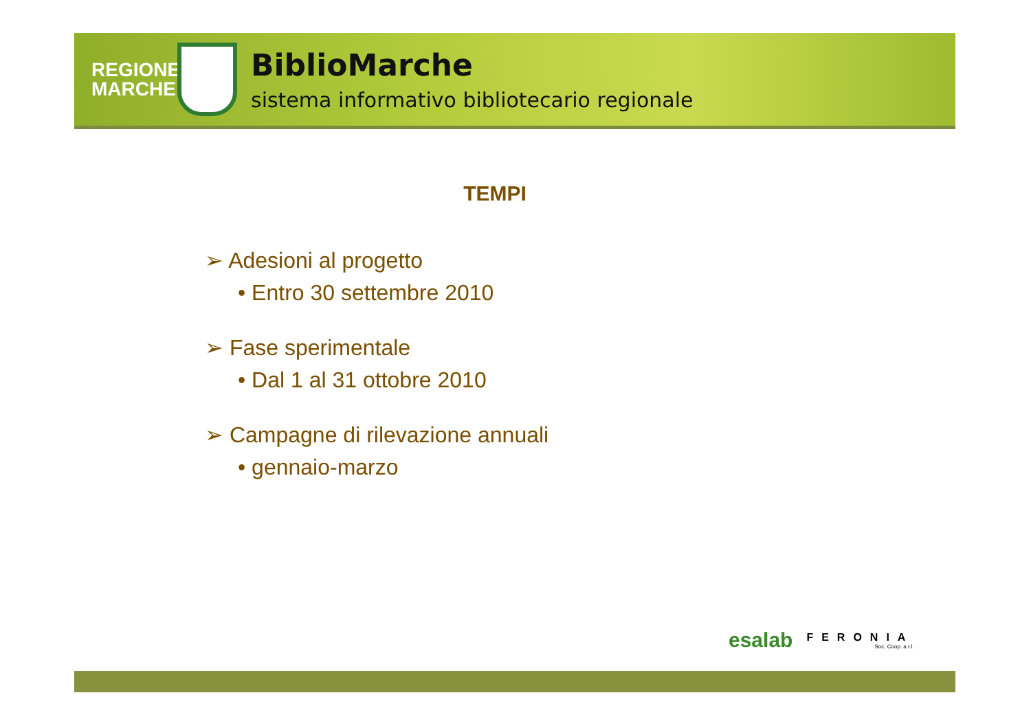REGIONE MARCHE
BiblioMarche
sistema informativo bibliotecario regionale
TEMPI
➢ Adesioni al progetto
• Entro 30 settembre 2010
➢ Fase sperimentale
• Dal 1 al 31 ottobre 2010
➢ Campagne di rilevazione annuali
• gennaio-marzo
esalab FERONIA
Soc. Coop. a r.l.